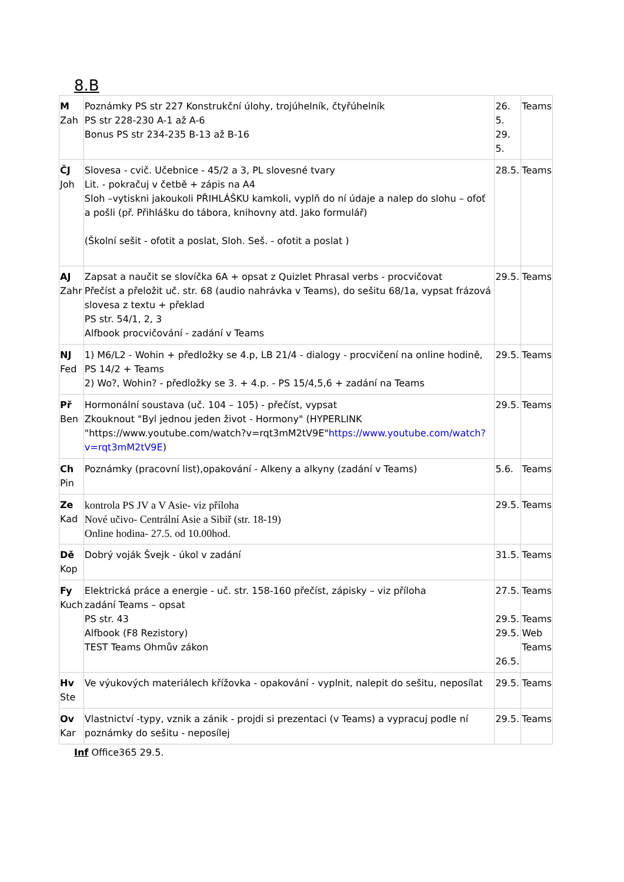8.B
| M Zah | Poznámky PS str 227 Konstrukční úlohy, trojúhelník, čtyřúhelník PS str 228-230 A-1 až A-6 Bonus PS str 234-235 B-13 až B-16 | 26. 5. 29. 5. | Teams |
| ČJ Joh | Slovesa - cvič. Učebnice - 45/2 a 3, PL slovesné tvary Lit. - pokračuj v četbě + zápis na A4 Sloh –vytiskni jakoukoli PŘIHLÁŠKU kamkoli, vyplň do ní údaje a nalep do slohu – ofoť a pošli (př. Přihlášku do tábora, knihovny atd. Jako formulář) (Školní sešit - ofotit a poslat, Sloh. Seš. - ofotit a poslat ) | 28.5. | Teams |
| AJ Zahr | Zapsat a naučit se slovíčka 6A + opsat z Quizlet Phrasal verbs - procvičovat Přečíst a přeložit uč. str. 68 (audio nahrávka v Teams), do sešitu 68/1a, vypsat frázová slovesa z textu + překlad PS str. 54/1, 2, 3 Alfbook procvičování - zadání v Teams | 29.5. | Teams |
| NJ Fed | 1) M6/L2 - Wohin + předložky se 4.p, LB 21/4 - dialogy - procvičení na online hodině, PS 14/2 + Teams 2) Wo?, Wohin? - předložky se 3. + 4.p. - PS 15/4,5,6 + zadání na Teams | 29.5. | Teams |
| Př Ben | Hormonální soustava (uč. 104 – 105) - přečíst, vypsat Zkouknout "Byl jednou jeden život - Hormony" (HYPERLINK "https://www.youtube.com/watch?v=rqt3mM2tV9E" https://www.youtube.com/watch?v=rqt3mM2tV9E ) | 29.5. | Teams |
| Ch Pin | Poznámky (pracovní list),opakování - Alkeny a alkyny (zadání v Teams) | 5.6. | Teams |
| Ze Kad | kontrola PS JV a V Asie- viz příloha Nové učivo- Centrální Asie a Sibiř (str. 18-19) Online hodina- 27.5. od 10.00hod. | 29.5. | Teams |
| Dě Kop | Dobrý voják Švejk - úkol v zadání | 31.5. | Teams |
| Fy Kuch | Elektrická práce a energie - uč. str. 158-160 přečíst, zápisky – viz příloha zadání Teams – opsat PS str. 43 Alfbook (F8 Rezistory) TEST Teams Ohmův zákon | 27.5. 29.5. 29.5. 26.5. | Teams Teams Web Teams |
| Hv Ste | Ve výukových materiálech křížovka - opakování - vyplnit, nalepit do sešitu, neposílat | 29.5. | Teams |
| Ov Kar | Vlastnictví -typy, vznik a zánik - projdi si prezentaci (v Teams) a vypracuj podle ní poznámky do sešitu - neposílej | 29.5. | Teams |
Inf Office365 29.5.